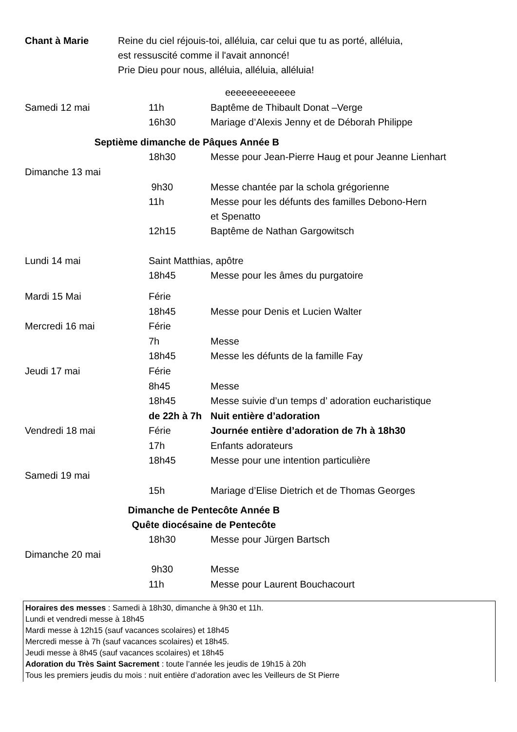Chant à Marie Reine du ciel réjouis-toi, alléluia, car celui que tu as porté, alléluia,
est ressuscité comme il l'avait annoncé!
Prie Dieu pour nous, alléluia, alléluia, alléluia!
| | | eeeeeeeeeeeee |
| Samedi 12 mai | 11h | Baptême de Thibault Donat –Verge |
| | 16h30 | Mariage d’Alexis Jenny et de Déborah Philippe |
| Septième dimanche de Pâques Année B | | |
| | 18h30 | Messe pour Jean-Pierre Haug et pour Jeanne Lienhart |
| Dimanche 13 mai | | |
| | 9h30 | Messe chantée par la schola grégorienne |
| | 11h | Messe pour les défunts des familles Debono-Hern et Spenatto |
| | 12h15 | Baptême de Nathan Gargowitsch |
| Lundi 14 mai | Saint Matthias, apôtre | |
| | 18h45 | Messe pour les âmes du purgatoire |
| Mardi 15 Mai | Férie | |
| | 18h45 | Messe pour Denis et Lucien Walter |
| Mercredi 16 mai | Férie | |
| | 7h | Messe |
| | 18h45 | Messe les défunts de la famille Fay |
| Jeudi 17 mai | Férie | |
| | 8h45 | Messe |
| | 18h45 | Messe suivie d’un temps d’ adoration eucharistique |
| | de 22h à 7h | Nuit entière d’adoration |
| Vendredi 18 mai | Férie | Journée entière d’adoration de 7h à 18h30 |
| | 17h | Enfants adorateurs |
| | 18h45 | Messe pour une intention particulière |
| Samedi 19 mai | | |
| | 15h | Mariage d’Elise Dietrich et de Thomas Georges |
| Dimanche de Pentecôte Année B Quête diocésaine de Pentecôte | | |
| | 18h30 | Messe pour Jürgen Bartsch |
| Dimanche 20 mai | | |
| | 9h30 | Messe |
| | 11h | Messe pour Laurent Bouchacourt |
Horaires des messes : Samedi à 18h30, dimanche à 9h30 et 11h.
Lundi et vendredi messe à 18h45
Mardi messe à 12h15 (sauf vacances scolaires) et 18h45
Mercredi messe à 7h (sauf vacances scolaires) et 18h45.
Jeudi messe à 8h45 (sauf vacances scolaires) et 18h45
Adoration du Très Saint Sacrement : toute l’année les jeudis de 19h15 à 20h
Tous les premiers jeudis du mois : nuit entière d’adoration avec les Veilleurs de St Pierre